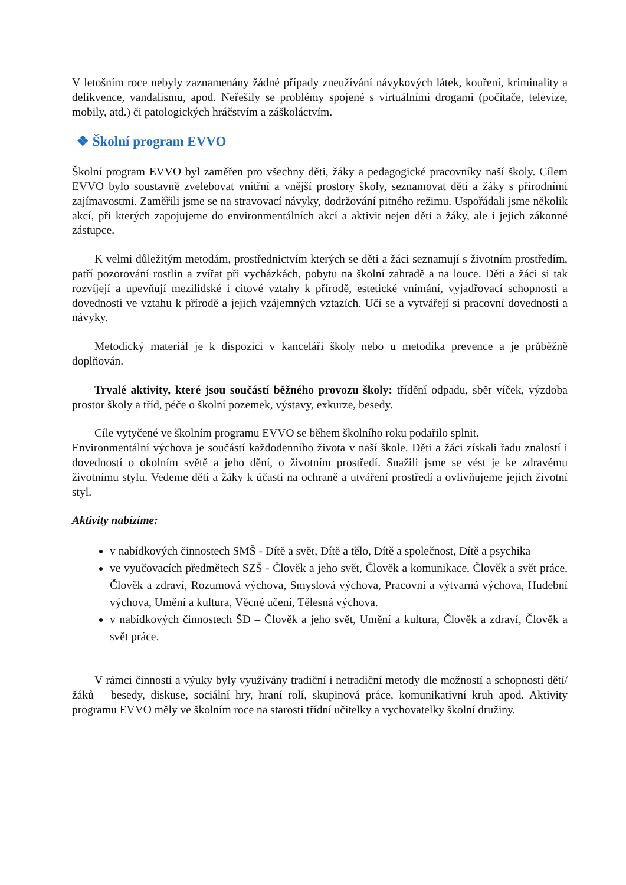V letošním roce nebyly zaznamenány žádné případy zneužívání návykových látek, kouření, kriminality a delikvence, vandalismu, apod. Neřešily se problémy spojené s virtuálními drogami (počítače, televize, mobily, atd.) či patologických hráčstvím a záškoláctvím.
❖ Školní program EVVO
Školní program EVVO byl zaměřen pro všechny děti, žáky a pedagogické pracovníky naší školy. Cílem EVVO bylo soustavně zvelebovat vnitřní a vnější prostory školy, seznamovat děti a žáky s přírodními zajímavostmi. Zaměřili jsme se na stravovací návyky, dodržování pitného režimu. Uspořádali jsme několik akcí, při kterých zapojujeme do environmentálních akcí a aktivit nejen děti a žáky, ale i jejich zákonné zástupce.
K velmi důležitým metodám, prostřednictvím kterých se děti a žáci seznamují s životním prostředím, patří pozorování rostlin a zvířat při vycházkách, pobytu na školní zahradě a na louce. Děti a žáci si tak rozvíjejí a upevňují mezilidské i citové vztahy k přírodě, estetické vnímání, vyjadřovací schopnosti a dovednosti ve vztahu k přírodě a jejich vzájemných vztazích. Učí se a vytvářejí si pracovní dovednosti a návyky.
Metodický materiál je k dispozici v kanceláři školy nebo u metodika prevence a je průběžně doplňován.
Trvalé aktivity, které jsou součástí běžného provozu školy: třídění odpadu, sběr víček, výzdoba prostor školy a tříd, péče o školní pozemek, výstavy, exkurze, besedy.
Cíle vytyčené ve školním programu EVVO se během školního roku podařilo splnit.
Environmentální výchova je součástí každodenního života v naší škole. Děti a žáci získali řadu znalostí i dovedností o okolním světě a jeho dění, o životním prostředí. Snažili jsme se vést je ke zdravému životnímu stylu. Vedeme děti a žáky k účasti na ochraně a utváření prostředí a ovlivňujeme jejich životní styl.
Aktivity nabízíme:
v nabídkových činnostech SMŠ - Dítě a svět, Dítě a tělo, Dítě a společnost, Dítě a psychika
ve vyučovacích předmětech SZŠ - Člověk a jeho svět, Člověk a komunikace, Člověk a svět práce, Člověk a zdraví, Rozumová výchova, Smyslová výchova, Pracovní a výtvarná výchova, Hudební výchova, Umění a kultura, Věcné učení, Tělesná výchova.
v nabídkových činnostech ŠD – Člověk a jeho svět, Umění a kultura, Člověk a zdraví, Člověk a svět práce.
V rámci činností a výuky byly využívány tradiční i netradiční metody dle možností a schopností dětí/žáků – besedy, diskuse, sociální hry, hraní rolí, skupinová práce, komunikativní kruh apod. Aktivity programu EVVO měly ve školním roce na starosti třídní učitelky a vychovatelky školní družiny.